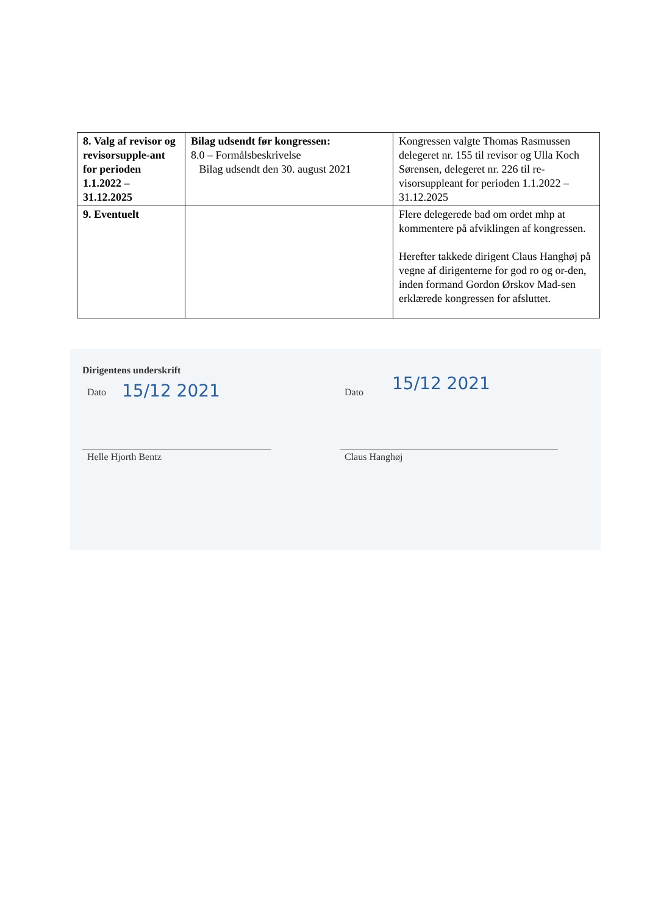| 8. Valg af revisor og revisorsupple-ant for perioden 1.1.2022 – 31.12.2025 | Bilag udsendt før kongressen: 8.0 – Formålsbeskrivelse Bilag udsendt den 30. august 2021 | Kongressen valgte Thomas Rasmussen delegeret nr. 155 til revisor og Ulla Koch Sørensen, delegeret nr. 226 til re-visorsuppleant for perioden 1.1.2022 – 31.12.2025 |
| 9. Eventuelt | | Flere delegerede bad om ordet mhp at kommentere på afviklingen af kongressen. Herefter takkede dirigent Claus Hanghøj på vegne af dirigenterne for god ro og or-den, inden formand Gordon Ørskov Mad-sen erklærede kongressen for afsluttet. |
Dirigentens underskrift
Dato 15/12 2021 Dato 15/12 2021
Helle Hjorth Bentz Claus Hanghøj